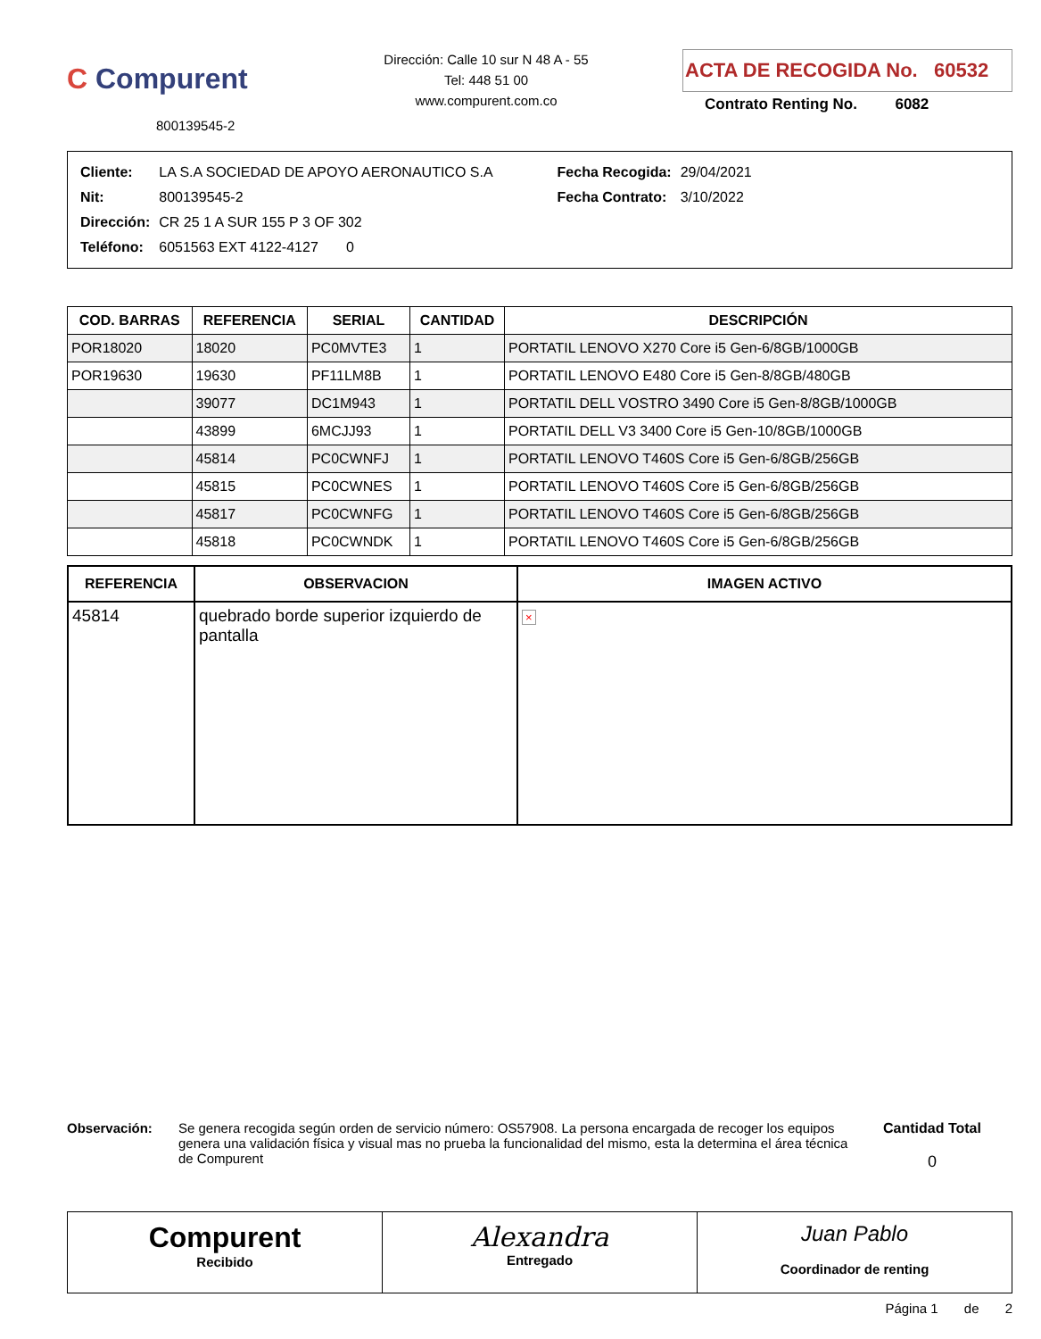C Compurent
800139545-2
Dirección: Calle 10 sur N 48 A - 55
Tel: 448 51 00
www.compurent.com.co
ACTA DE RECOGIDA No. 60532
Contrato Renting No. 6082
| Cliente: | LA S.A SOCIEDAD DE APOYO AERONAUTICO S.A |
| Nit: | 800139545-2 |
| Dirección: | CR 25 1 A SUR 155 P 3 OF 302 |
| Teléfono: | 6051563 EXT 4122-4127 0 |
| Fecha Recogida: | 29/04/2021 |
| Fecha Contrato: | 3/10/2022 |
| COD. BARRAS | REFERENCIA | SERIAL | CANTIDAD | DESCRIPCIÓN |
| --- | --- | --- | --- | --- |
| POR18020 | 18020 | PC0MVTE3 | 1 | PORTATIL LENOVO X270 Core i5 Gen-6/8GB/1000GB |
| POR19630 | 19630 | PF11LM8B | 1 | PORTATIL LENOVO E480 Core i5 Gen-8/8GB/480GB |
| | 39077 | DC1M943 | 1 | PORTATIL DELL VOSTRO 3490 Core i5 Gen-8/8GB/1000GB |
| | 43899 | 6MCJJ93 | 1 | PORTATIL DELL V3 3400 Core i5 Gen-10/8GB/1000GB |
| | 45814 | PC0CWNFJ | 1 | PORTATIL LENOVO T460S Core i5 Gen-6/8GB/256GB |
| | 45815 | PC0CWNES | 1 | PORTATIL LENOVO T460S Core i5 Gen-6/8GB/256GB |
| | 45817 | PC0CWNFG | 1 | PORTATIL LENOVO T460S Core i5 Gen-6/8GB/256GB |
| | 45818 | PC0CWNDK | 1 | PORTATIL LENOVO T460S Core i5 Gen-6/8GB/256GB |
| REFERENCIA | OBSERVACION | IMAGEN ACTIVO |
| --- | --- | --- |
| 45814 | quebrado borde superior izquierdo de pantalla | × |
Observación: Se genera recogida según orden de servicio número: OS57908. La persona encargada de recoger los equipos genera una validación física y visual mas no prueba la funcionalidad del mismo, esta la determina el área técnica de Compurent
Cantidad Total
0
Compurent
Recibido
Alexandra
Entregado
Juan Pablo
Coordinador de renting
Página 1 de 2